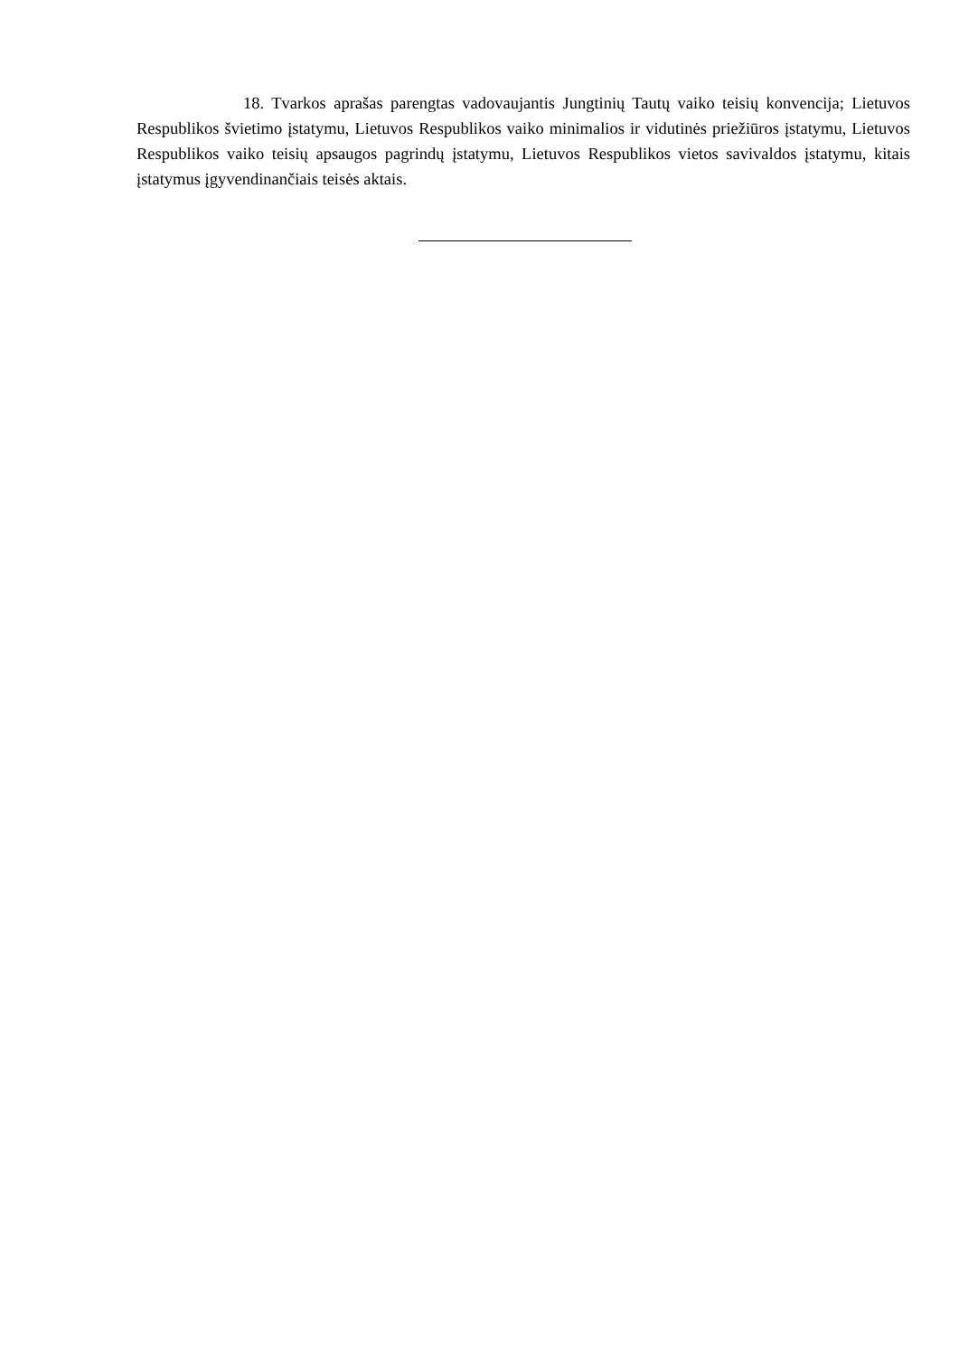18. Tvarkos aprašas parengtas vadovaujantis Jungtinių Tautų vaiko teisių konvencija; Lietuvos Respublikos švietimo įstatymu, Lietuvos Respublikos vaiko minimalios ir vidutinės priežiūros įstatymu, Lietuvos Respublikos vaiko teisių apsaugos pagrindų įstatymu, Lietuvos Respublikos vietos savivaldos įstatymu, kitais įstatymus įgyvendinančiais teisės aktais.